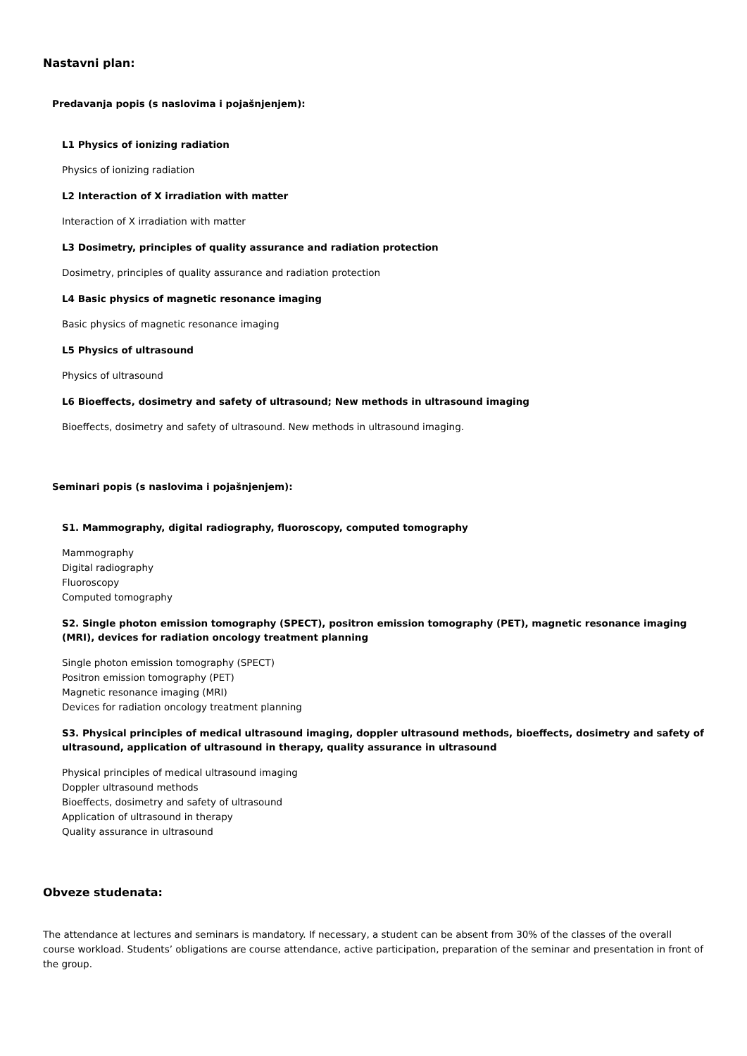Nastavni plan:
Predavanja popis (s naslovima i pojašnjenjem):
L1 Physics of ionizing radiation
Physics of ionizing radiation
L2 Interaction of X irradiation with matter
Interaction of X irradiation with matter
L3 Dosimetry, principles of quality assurance and radiation protection
Dosimetry, principles of quality assurance and radiation protection
L4 Basic physics of magnetic resonance imaging
Basic physics of magnetic resonance imaging
L5 Physics of ultrasound
Physics of ultrasound
L6 Bioeffects, dosimetry and safety of ultrasound; New methods in ultrasound imaging
Bioeffects, dosimetry and safety of ultrasound. New methods in ultrasound imaging.
Seminari popis (s naslovima i pojašnjenjem):
S1. Mammography, digital radiography, fluoroscopy, computed tomography
Mammography
Digital radiography
Fluoroscopy
Computed tomography
S2. Single photon emission tomography (SPECT), positron emission tomography (PET), magnetic resonance imaging (MRI), devices for radiation oncology treatment planning
Single photon emission tomography (SPECT)
Positron emission tomography (PET)
Magnetic resonance imaging (MRI)
Devices for radiation oncology treatment planning
S3. Physical principles of medical ultrasound imaging, doppler ultrasound methods, bioeffects, dosimetry and safety of ultrasound, application of ultrasound in therapy, quality assurance in ultrasound
Physical principles of medical ultrasound imaging
Doppler ultrasound methods
Bioeffects, dosimetry and safety of ultrasound
Application of ultrasound in therapy
Quality assurance in ultrasound
Obveze studenata:
The attendance at lectures and seminars is mandatory. If necessary, a student can be absent from 30% of the classes of the overall course workload. Students’ obligations are course attendance, active participation, preparation of the seminar and presentation in front of the group.